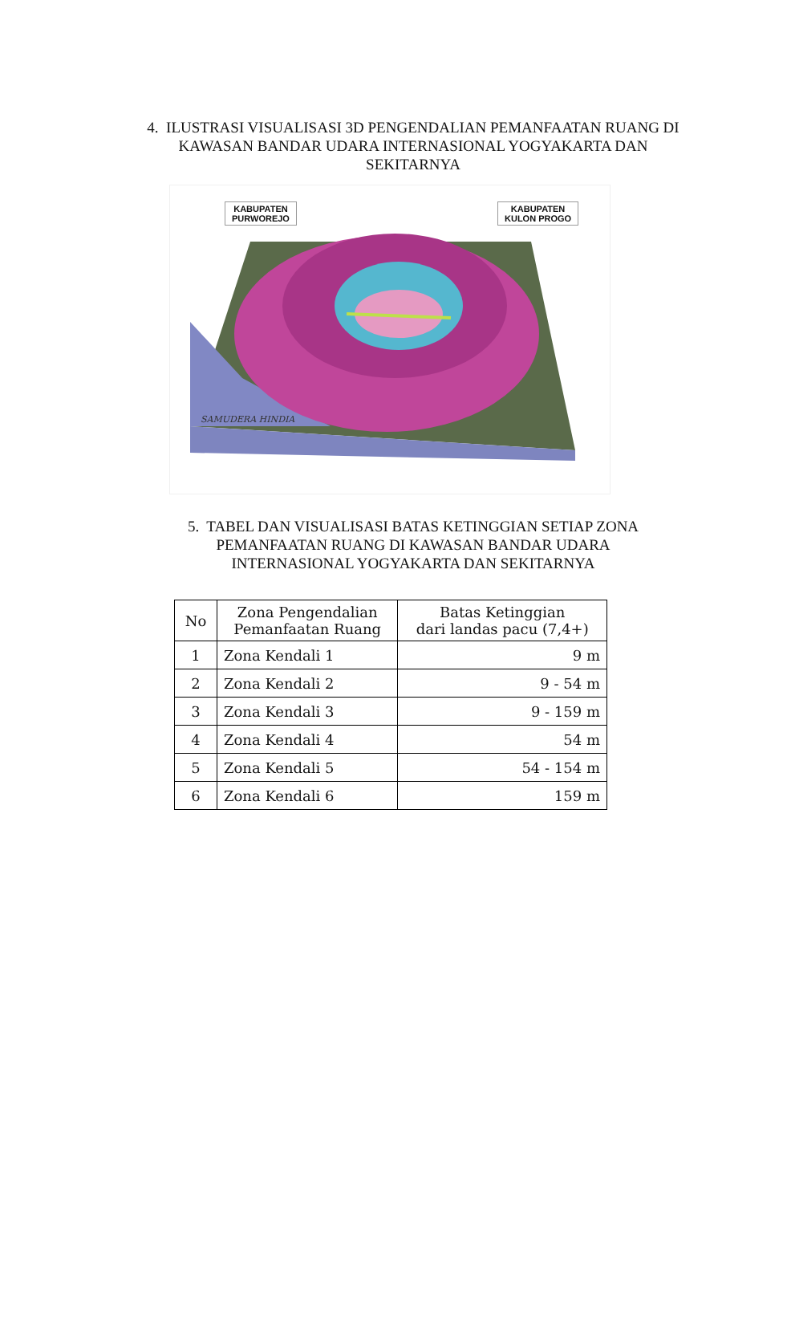4. ILUSTRASI VISUALISASI 3D PENGENDALIAN PEMANFAATAN RUANG DI KAWASAN BANDAR UDARA INTERNASIONAL YOGYAKARTA DAN SEKITARNYA
SAMUDERA HINDIA
KABUPATEN
PURWOREJO
KABUPATEN
KULON PROGO
5. TABEL DAN VISUALISASI BATAS KETINGGIAN SETIAP ZONA PEMANFAATAN RUANG DI KAWASAN BANDAR UDARA INTERNASIONAL YOGYAKARTA DAN SEKITARNYA
| No | Zona Pengendalian Pemanfaatan Ruang | Batas Ketinggian dari landas pacu (7,4+) |
| --- | --- | --- |
| 1 | Zona Kendali 1 | 9 m |
| 2 | Zona Kendali 2 | 9 - 54 m |
| 3 | Zona Kendali 3 | 9 - 159 m |
| 4 | Zona Kendali 4 | 54 m |
| 5 | Zona Kendali 5 | 54 - 154 m |
| 6 | Zona Kendali 6 | 159 m |